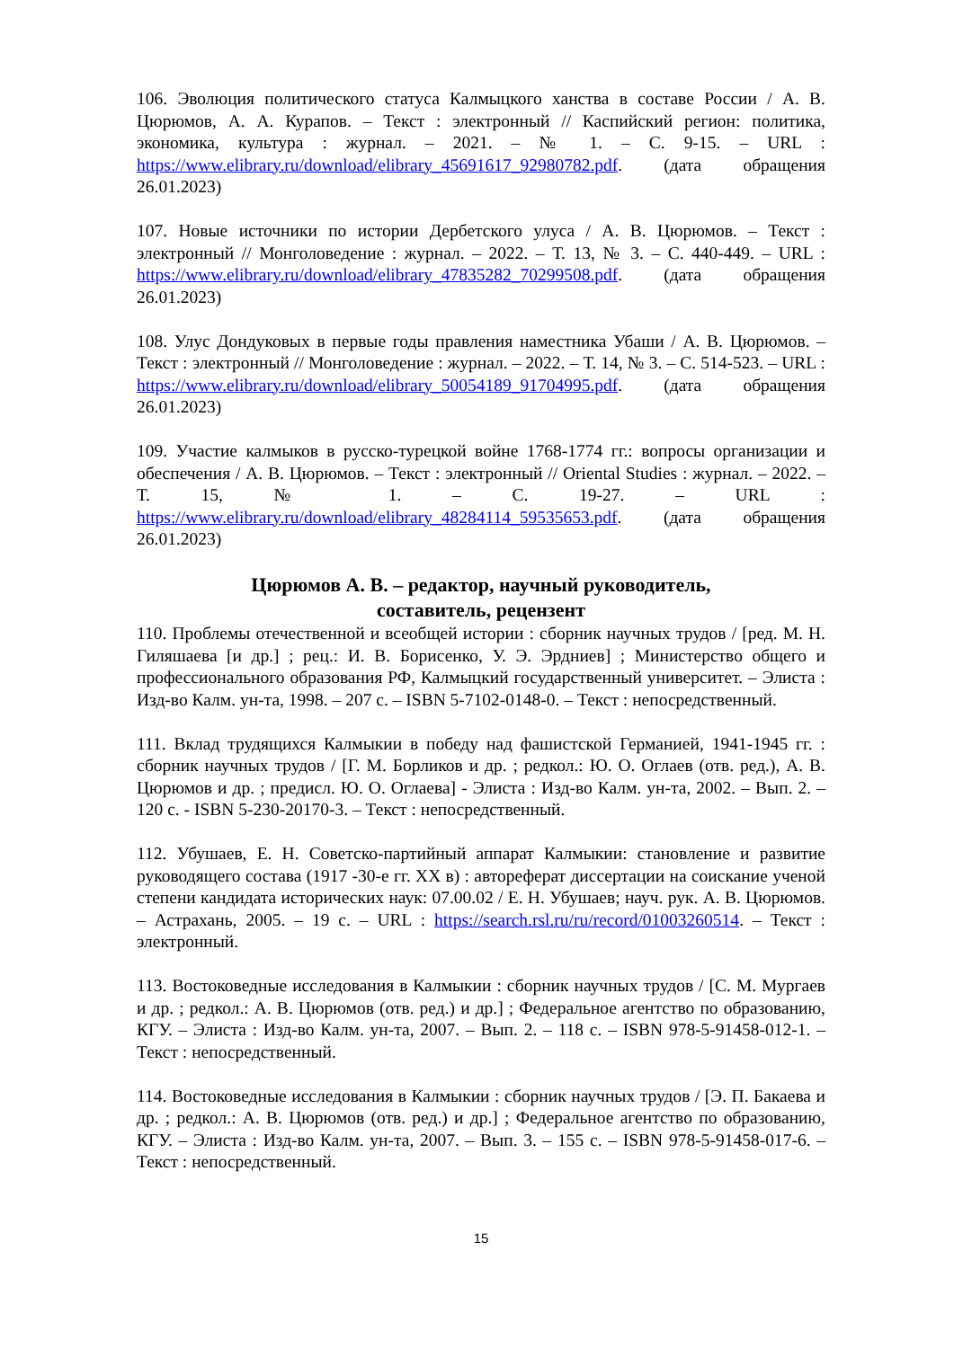106. Эволюция политического статуса Калмыцкого ханства в составе России / А. В. Цюрюмов, А. А. Курапов. – Текст : электронный // Каспийский регион: политика, экономика, культура : журнал. – 2021. – № 1. – С. 9-15. – URL : https://www.elibrary.ru/download/elibrary_45691617_92980782.pdf. (дата обращения 26.01.2023)
107. Новые источники по истории Дербетского улуса / А. В. Цюрюмов. – Текст : электронный // Монголоведение : журнал. – 2022. – Т. 13, № 3. – С. 440-449. – URL : https://www.elibrary.ru/download/elibrary_47835282_70299508.pdf. (дата обращения 26.01.2023)
108. Улус Дондуковых в первые годы правления наместника Убаши / А. В. Цюрюмов. – Текст : электронный // Монголоведение : журнал. – 2022. – Т. 14, № 3. – С. 514-523. – URL : https://www.elibrary.ru/download/elibrary_50054189_91704995.pdf. (дата обращения 26.01.2023)
109. Участие калмыков в русско-турецкой войне 1768-1774 гг.: вопросы организации и обеспечения / А. В. Цюрюмов. – Текст : электронный // Oriental Studies : журнал. – 2022. – Т. 15, № 1. – С. 19-27. – URL : https://www.elibrary.ru/download/elibrary_48284114_59535653.pdf. (дата обращения 26.01.2023)
Цюрюмов А. В. – редактор, научный руководитель,
составитель, рецензент
110. Проблемы отечественной и всеобщей истории : сборник научных трудов / [ред. М. Н. Гиляшаева [и др.] ; рец.: И. В. Борисенко, У. Э. Эрдниев] ; Министерство общего и профессионального образования РФ, Калмыцкий государственный университет. – Элиста : Изд-во Калм. ун-та, 1998. – 207 с. – ISBN 5-7102-0148-0. – Текст : непосредственный.
111. Вклад трудящихся Калмыкии в победу над фашистской Германией, 1941-1945 гг. : сборник научных трудов / [Г. М. Борликов и др. ; редкол.: Ю. О. Оглаев (отв. ред.), А. В. Цюрюмов и др. ; предисл. Ю. О. Оглаева] - Элиста : Изд-во Калм. ун-та, 2002. – Вып. 2. – 120 с. - ISBN 5-230-20170-3. – Текст : непосредственный.
112. Убушаев, Е. Н. Советско-партийный аппарат Калмыкии: становление и развитие руководящего состава (1917 -30-е гг. XX в) : автореферат диссертации на соискание ученой степени кандидата исторических наук: 07.00.02 / Е. Н. Убушаев; науч. рук. А. В. Цюрюмов. – Астрахань, 2005. – 19 с. – URL : https://search.rsl.ru/ru/record/01003260514. – Текст : электронный.
113. Востоковедные исследования в Калмыкии : сборник научных трудов / [С. М. Мургаев и др. ; редкол.: А. В. Цюрюмов (отв. ред.) и др.] ; Федеральное агентство по образованию, КГУ. – Элиста : Изд-во Калм. ун-та, 2007. – Вып. 2. – 118 с. – ISBN 978-5-91458-012-1. – Текст : непосредственный.
114. Востоковедные исследования в Калмыкии : сборник научных трудов / [Э. П. Бакаева и др. ; редкол.: А. В. Цюрюмов (отв. ред.) и др.] ; Федеральное агентство по образованию, КГУ. – Элиста : Изд-во Калм. ун-та, 2007. – Вып. 3. – 155 с. – ISBN 978-5-91458-017-6. – Текст : непосредственный.
15